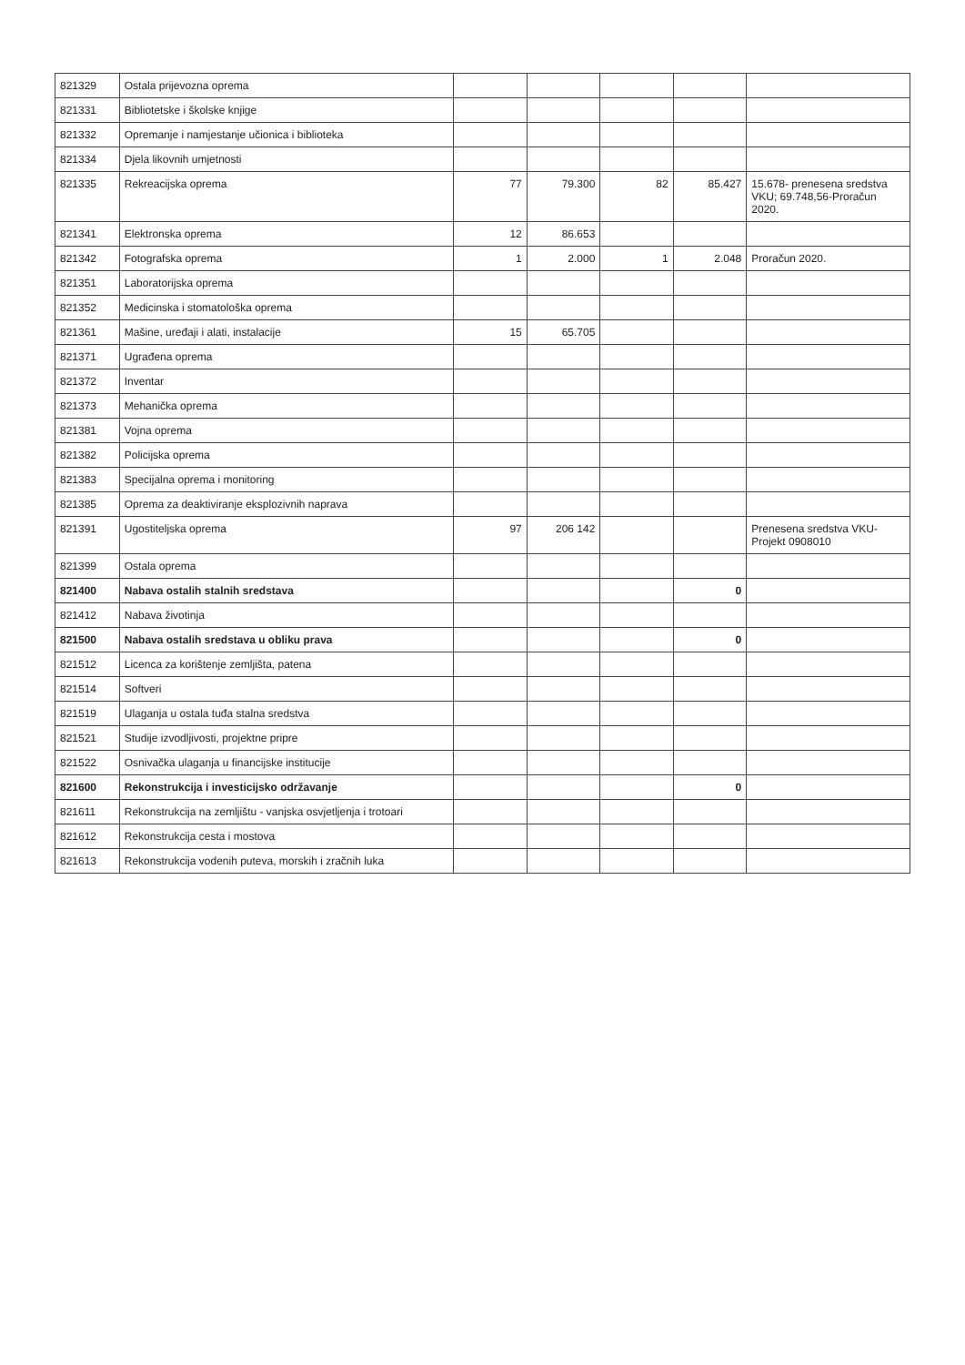| 821329 | Ostala prijevozna oprema | | | | | |
| 821331 | Bibliotetske i školske knjige | | | | | |
| 821332 | Opremanje i namjestanje učionica i biblioteka | | | | | |
| 821334 | Djela likovnih umjetnosti | | | | | |
| 821335 | Rekreacijska oprema | 77 | 79.300 | 82 | 85.427 | 15.678- prenesena sredstva VKU; 69.748,56-Proračun 2020. |
| 821341 | Elektronska oprema | 12 | 86.653 | | | |
| 821342 | Fotografska oprema | 1 | 2.000 | 1 | 2.048 | Proračun 2020. |
| 821351 | Laboratorijska oprema | | | | | |
| 821352 | Medicinska i stomatološka oprema | | | | | |
| 821361 | Mašine, uređaji i alati, instalacije | 15 | 65.705 | | | |
| 821371 | Ugrađena oprema | | | | | |
| 821372 | Inventar | | | | | |
| 821373 | Mehanička oprema | | | | | |
| 821381 | Vojna oprema | | | | | |
| 821382 | Policijska oprema | | | | | |
| 821383 | Specijalna oprema i monitoring | | | | | |
| 821385 | Oprema za deaktiviranje eksplozivnih naprava | | | | | |
| 821391 | Ugostiteljska oprema | 97 | 206 142 | | | Prenesena sredstva VKU-Projekt 0908010 |
| 821399 | Ostala oprema | | | | | |
| 821400 | Nabava ostalih stalnih sredstava | | | | 0 | |
| 821412 | Nabava životinja | | | | | |
| 821500 | Nabava ostalih sredstava u obliku prava | | | | 0 | |
| 821512 | Licenca za korištenje zemljišta, patena | | | | | |
| 821514 | Softveri | | | | | |
| 821519 | Ulaganja u ostala tuđa stalna sredstva | | | | | |
| 821521 | Studije izvodljivosti, projektne pripre | | | | | |
| 821522 | Osnivačka ulaganja u financijske institucije | | | | | |
| 821600 | Rekonstrukcija i investicijsko održavanje | | | | 0 | |
| 821611 | Rekonstrukcija na zemljištu - vanjska osvjetljenja i trotoari | | | | | |
| 821612 | Rekonstrukcija cesta i mostova | | | | | |
| 821613 | Rekonstrukcija vodenih puteva, morskih i zračnih luka | | | | | |